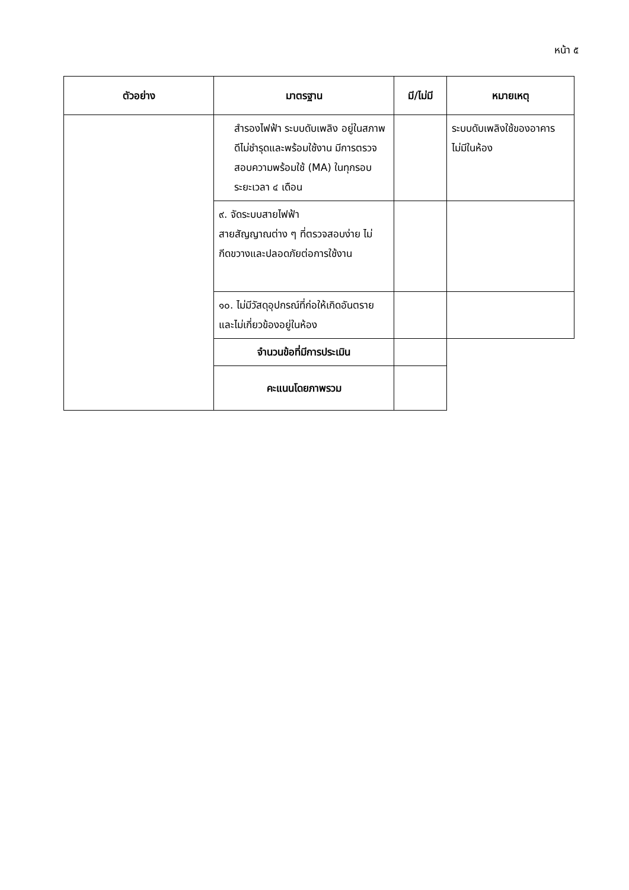หน้า ๕
| ตัวอย่าง | มาตรฐาน | มี/ไม่มี | หมายเหตุ |
| --- | --- | --- | --- |
| | สำรองไฟฟ้า ระบบดับเพลิง อยู่ในสภาพดีไม่ชำรุดและพร้อมใช้งาน มีการตรวจสอบความพร้อมใช้ (MA) ในทุกรอบระยะเวลา ๔ เดือน | | ระบบดับเพลิงใช้ของอาคาร ไม่มีในห้อง |
| | ๙. จัดระบบสายไฟฟ้า สายสัญญาณต่าง ๆ ที่ตรวจสอบง่าย ไม่กีดขวางและปลอดภัยต่อการใช้งาน | | |
| | ๑๐. ไม่มีวัสดุอุปกรณ์ที่ก่อให้เกิดอันตราย และไม่เกี่ยวข้องอยู่ในห้อง | | |
| | จำนวนข้อที่มีการประเมิน | | |
| | คะแนนโดยภาพรวม | | |